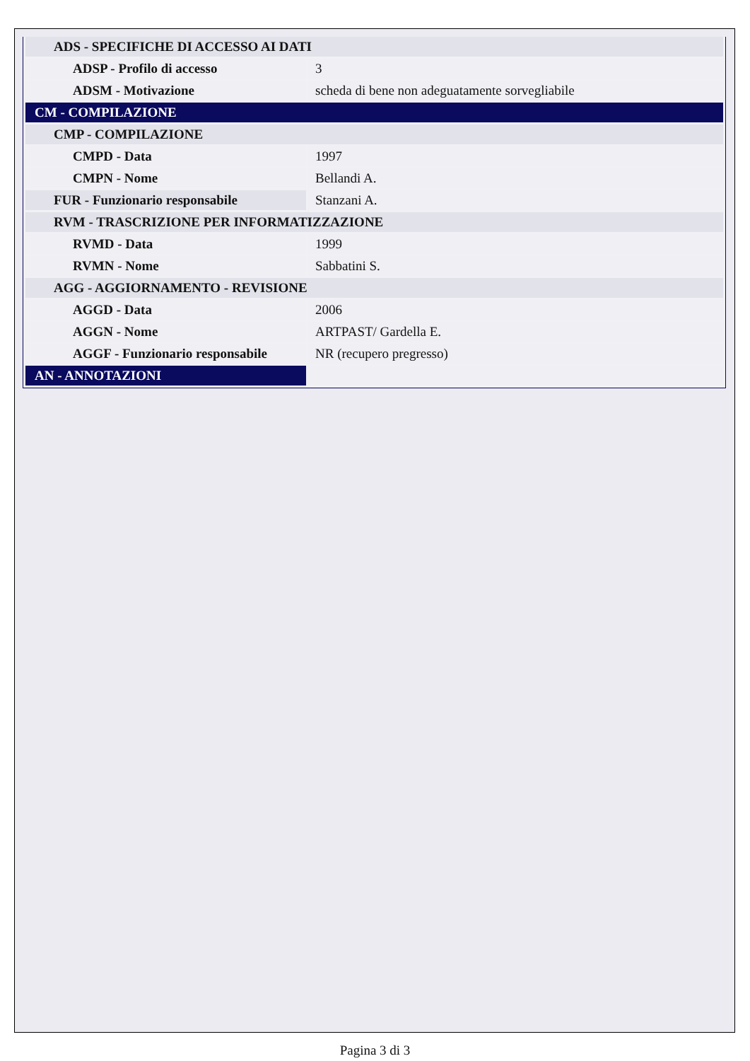| ADS - SPECIFICHE DI ACCESSO AI DATI | |
| ADSP - Profilo di accesso | 3 |
| ADSM - Motivazione | scheda di bene non adeguatamente sorvegliabile |
| CM - COMPILAZIONE | |
| CMP - COMPILAZIONE | |
| CMPD - Data | 1997 |
| CMPN - Nome | Bellandi A. |
| FUR - Funzionario responsabile | Stanzani A. |
| RVM - TRASCRIZIONE PER INFORMATIZZAZIONE | |
| RVMD - Data | 1999 |
| RVMN - Nome | Sabbatini S. |
| AGG - AGGIORNAMENTO - REVISIONE | |
| AGGD - Data | 2006 |
| AGGN - Nome | ARTPAST/ Gardella E. |
| AGGF - Funzionario responsabile | NR (recupero pregresso) |
| AN - ANNOTAZIONI | |
Pagina 3 di 3